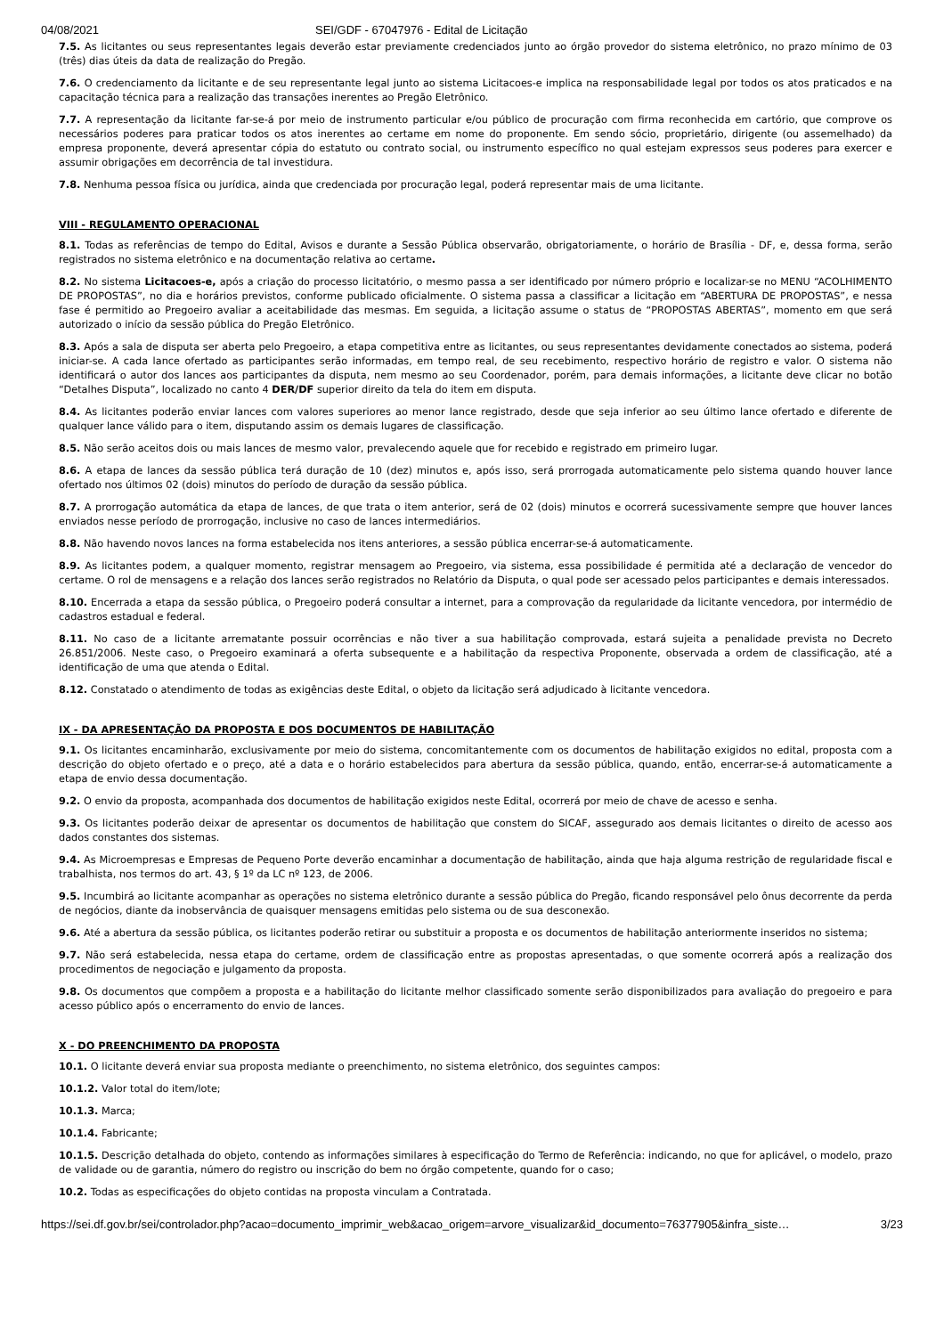04/08/2021 SEI/GDF - 67047976 - Edital de Licitação
7.5. As licitantes ou seus representantes legais deverão estar previamente credenciados junto ao órgão provedor do sistema eletrônico, no prazo mínimo de 03 (três) dias úteis da data de realização do Pregão.
7.6. O credenciamento da licitante e de seu representante legal junto ao sistema Licitacoes-e implica na responsabilidade legal por todos os atos praticados e na capacitação técnica para a realização das transações inerentes ao Pregão Eletrônico.
7.7. A representação da licitante far-se-á por meio de instrumento particular e/ou público de procuração com firma reconhecida em cartório, que comprove os necessários poderes para praticar todos os atos inerentes ao certame em nome do proponente. Em sendo sócio, proprietário, dirigente (ou assemelhado) da empresa proponente, deverá apresentar cópia do estatuto ou contrato social, ou instrumento específico no qual estejam expressos seus poderes para exercer e assumir obrigações em decorrência de tal investidura.
7.8. Nenhuma pessoa física ou jurídica, ainda que credenciada por procuração legal, poderá representar mais de uma licitante.
VIII - REGULAMENTO OPERACIONAL
8.1. Todas as referências de tempo do Edital, Avisos e durante a Sessão Pública observarão, obrigatoriamente, o horário de Brasília - DF, e, dessa forma, serão registrados no sistema eletrônico e na documentação relativa ao certame.
8.2. No sistema Licitacoes-e, após a criação do processo licitatório, o mesmo passa a ser identificado por número próprio e localizar-se no MENU “ACOLHIMENTO DE PROPOSTAS”, no dia e horários previstos, conforme publicado oficialmente. O sistema passa a classificar a licitação em “ABERTURA DE PROPOSTAS”, e nessa fase é permitido ao Pregoeiro avaliar a aceitabilidade das mesmas. Em seguida, a licitação assume o status de “PROPOSTAS ABERTAS”, momento em que será autorizado o início da sessão pública do Pregão Eletrônico.
8.3. Após a sala de disputa ser aberta pelo Pregoeiro, a etapa competitiva entre as licitantes, ou seus representantes devidamente conectados ao sistema, poderá iniciar-se. A cada lance ofertado as participantes serão informadas, em tempo real, de seu recebimento, respectivo horário de registro e valor. O sistema não identificará o autor dos lances aos participantes da disputa, nem mesmo ao seu Coordenador, porém, para demais informações, a licitante deve clicar no botão “Detalhes Disputa”, localizado no canto 4 DER/DF superior direito da tela do item em disputa.
8.4. As licitantes poderão enviar lances com valores superiores ao menor lance registrado, desde que seja inferior ao seu último lance ofertado e diferente de qualquer lance válido para o item, disputando assim os demais lugares de classificação.
8.5. Não serão aceitos dois ou mais lances de mesmo valor, prevalecendo aquele que for recebido e registrado em primeiro lugar.
8.6. A etapa de lances da sessão pública terá duração de 10 (dez) minutos e, após isso, será prorrogada automaticamente pelo sistema quando houver lance ofertado nos últimos 02 (dois) minutos do período de duração da sessão pública.
8.7. A prorrogação automática da etapa de lances, de que trata o item anterior, será de 02 (dois) minutos e ocorrerá sucessivamente sempre que houver lances enviados nesse período de prorrogação, inclusive no caso de lances intermediários.
8.8. Não havendo novos lances na forma estabelecida nos itens anteriores, a sessão pública encerrar-se-á automaticamente.
8.9. As licitantes podem, a qualquer momento, registrar mensagem ao Pregoeiro, via sistema, essa possibilidade é permitida até a declaração de vencedor do certame. O rol de mensagens e a relação dos lances serão registrados no Relatório da Disputa, o qual pode ser acessado pelos participantes e demais interessados.
8.10. Encerrada a etapa da sessão pública, o Pregoeiro poderá consultar a internet, para a comprovação da regularidade da licitante vencedora, por intermédio de cadastros estadual e federal.
8.11. No caso de a licitante arrematante possuir ocorrências e não tiver a sua habilitação comprovada, estará sujeita a penalidade prevista no Decreto 26.851/2006. Neste caso, o Pregoeiro examinará a oferta subsequente e a habilitação da respectiva Proponente, observada a ordem de classificação, até a identificação de uma que atenda o Edital.
8.12. Constatado o atendimento de todas as exigências deste Edital, o objeto da licitação será adjudicado à licitante vencedora.
IX - DA APRESENTAÇÃO DA PROPOSTA E DOS DOCUMENTOS DE HABILITAÇÃO
9.1. Os licitantes encaminharão, exclusivamente por meio do sistema, concomitantemente com os documentos de habilitação exigidos no edital, proposta com a descrição do objeto ofertado e o preço, até a data e o horário estabelecidos para abertura da sessão pública, quando, então, encerrar-se-á automaticamente a etapa de envio dessa documentação.
9.2. O envio da proposta, acompanhada dos documentos de habilitação exigidos neste Edital, ocorrerá por meio de chave de acesso e senha.
9.3. Os licitantes poderão deixar de apresentar os documentos de habilitação que constem do SICAF, assegurado aos demais licitantes o direito de acesso aos dados constantes dos sistemas.
9.4. As Microempresas e Empresas de Pequeno Porte deverão encaminhar a documentação de habilitação, ainda que haja alguma restrição de regularidade fiscal e trabalhista, nos termos do art. 43, § 1º da LC nº 123, de 2006.
9.5. Incumbirá ao licitante acompanhar as operações no sistema eletrônico durante a sessão pública do Pregão, ficando responsável pelo ônus decorrente da perda de negócios, diante da inobservância de quaisquer mensagens emitidas pelo sistema ou de sua desconexão.
9.6. Até a abertura da sessão pública, os licitantes poderão retirar ou substituir a proposta e os documentos de habilitação anteriormente inseridos no sistema;
9.7. Não será estabelecida, nessa etapa do certame, ordem de classificação entre as propostas apresentadas, o que somente ocorrerá após a realização dos procedimentos de negociação e julgamento da proposta.
9.8. Os documentos que compõem a proposta e a habilitação do licitante melhor classificado somente serão disponibilizados para avaliação do pregoeiro e para acesso público após o encerramento do envio de lances.
X - DO PREENCHIMENTO DA PROPOSTA
10.1. O licitante deverá enviar sua proposta mediante o preenchimento, no sistema eletrônico, dos seguintes campos:
10.1.2. Valor total do item/lote;
10.1.3. Marca;
10.1.4. Fabricante;
10.1.5. Descrição detalhada do objeto, contendo as informações similares à especificação do Termo de Referência: indicando, no que for aplicável, o modelo, prazo de validade ou de garantia, número do registro ou inscrição do bem no órgão competente, quando for o caso;
10.2. Todas as especificações do objeto contidas na proposta vinculam a Contratada.
https://sei.df.gov.br/sei/controlador.php?acao=documento_imprimir_web&acao_origem=arvore_visualizar&id_documento=76377905&infra_siste… 3/23